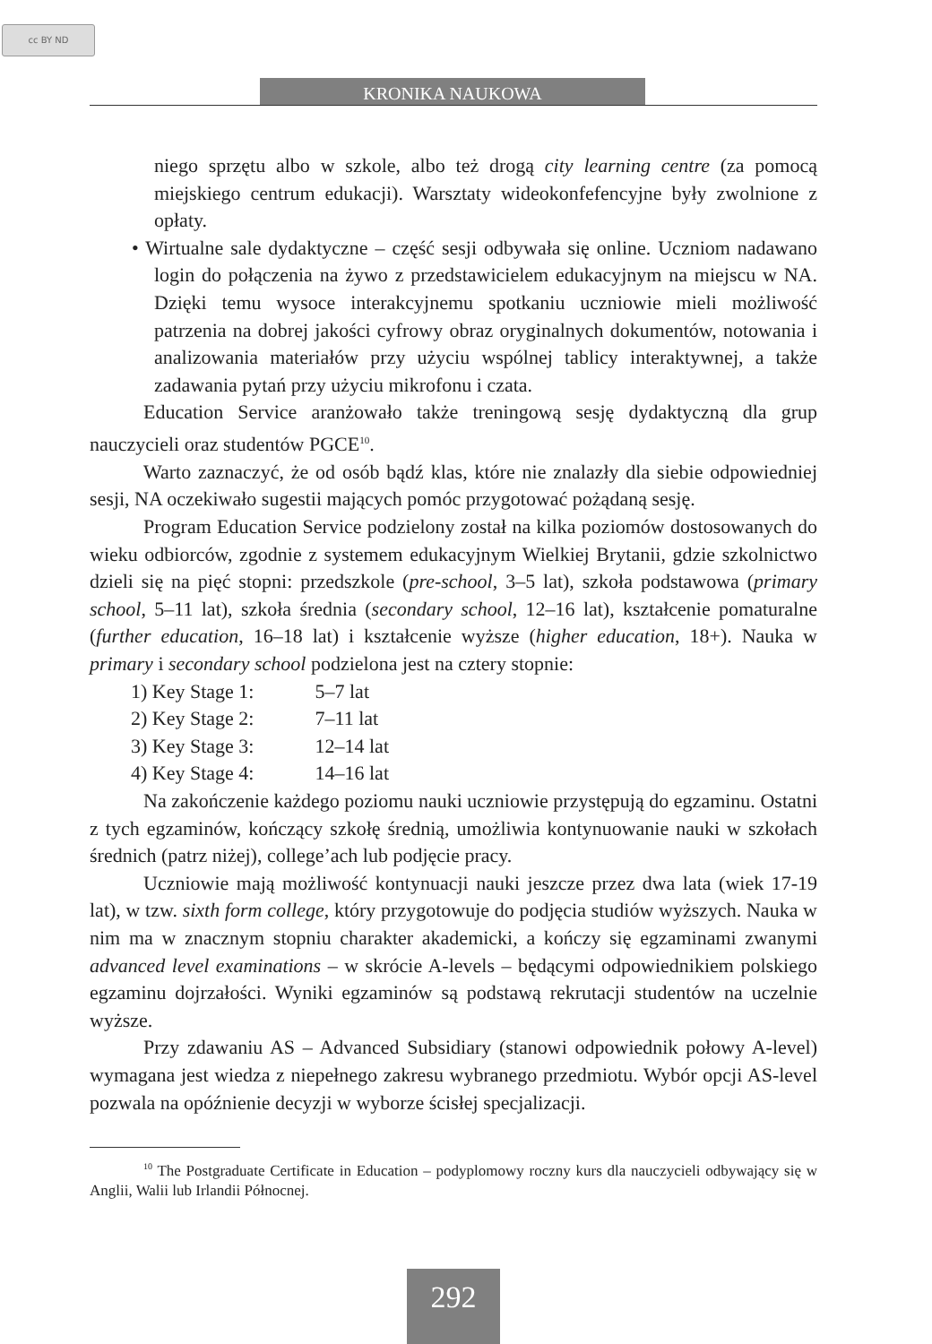cc BY ND
KRONIKA NAUKOWA
niego sprzętu albo w szkole, albo też drogą city learning centre (za pomocą miejskiego centrum edukacji). Warsztaty wideokonfefencyjne były zwolnione z opłaty.
• Wirtualne sale dydaktyczne – część sesji odbywała się online. Uczniom nadawano login do połączenia na żywo z przedstawicielem edukacyjnym na miejscu w NA. Dzięki temu wysoce interakcyjnemu spotkaniu uczniowie mieli możliwość patrzenia na dobrej jakości cyfrowy obraz oryginalnych dokumentów, notowania i analizowania materiałów przy użyciu wspólnej tablicy interaktywnej, a także zadawania pytań przy użyciu mikrofonu i czata.
Education Service aranżowało także treningową sesję dydaktyczną dla grup nauczycieli oraz studentów PGCE<sup>10</sup>.
Warto zaznaczyć, że od osób bądź klas, które nie znalazły dla siebie odpowiedniej sesji, NA oczekiwało sugestii mających pomóc przygotować pożądaną sesję.
Program Education Service podzielony został na kilka poziomów dostosowanych do wieku odbiorców, zgodnie z systemem edukacyjnym Wielkiej Brytanii, gdzie szkolnictwo dzieli się na pięć stopni: przedszkole (pre-school, 3–5 lat), szkoła podstawowa (primary school, 5–11 lat), szkoła średnia (secondary school, 12–16 lat), kształcenie pomaturalne (further education, 16–18 lat) i kształcenie wyższe (higher education, 18+). Nauka w primary i secondary school podzielona jest na cztery stopnie:
1) Key Stage 1: 5–7 lat
2) Key Stage 2: 7–11 lat
3) Key Stage 3: 12–14 lat
4) Key Stage 4: 14–16 lat
Na zakończenie każdego poziomu nauki uczniowie przystępują do egzaminu. Ostatni z tych egzaminów, kończący szkołę średnią, umożliwia kontynuowanie nauki w szkołach średnich (patrz niżej), college’ach lub podjęcie pracy.
Uczniowie mają możliwość kontynuacji nauki jeszcze przez dwa lata (wiek 17-19 lat), w tzw. sixth form college, który przygotowuje do podjęcia studiów wyższych. Nauka w nim ma w znacznym stopniu charakter akademicki, a kończy się egzaminami zwanymi advanced level examinations – w skrócie A-levels – będącymi odpowiednikiem polskiego egzaminu dojrzałości. Wyniki egzaminów są podstawą rekrutacji studentów na uczelnie wyższe.
Przy zdawaniu AS – Advanced Subsidiary (stanowi odpowiednik połowy A-level) wymagana jest wiedza z niepełnego zakresu wybranego przedmiotu. Wybór opcji AS-level pozwala na opóźnienie decyzji w wyborze ścisłej specjalizacji.
<sup>10</sup> The Postgraduate Certificate in Education – podyplomowy roczny kurs dla nauczycieli odbywający się w Anglii, Walii lub Irlandii Północnej.
292